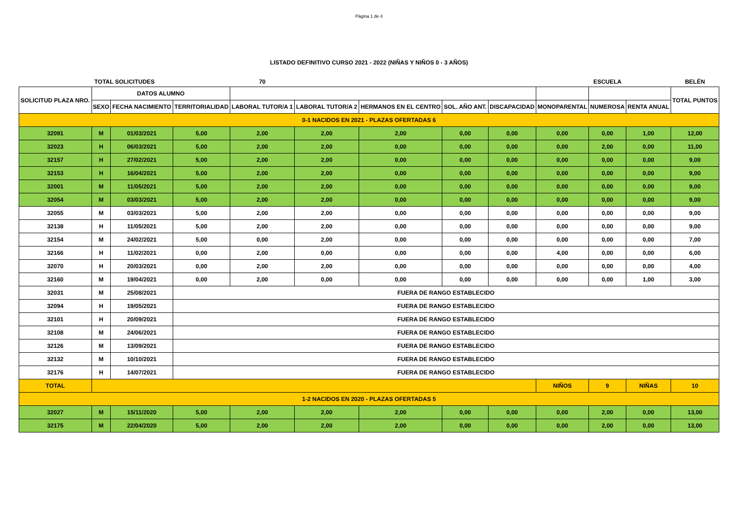Página 1 de 4
LISTADO DEFINITIVO CURSO 2021 - 2022 (NIÑAS Y NIÑOS 0 - 3 AÑOS)
| TOTAL SOLICITUDES | | | | 70 | | | | | | ESCUELA | | BELÉN |
| SOLICITUD PLAZA NRO. | DATOS ALUMNO | | | | | | | | | | | TOTAL PUNTOS |
| | SEXO | FECHA NACIMIENTO | TERRITORIALIDAD | LABORAL TUTOR/A 1 | LABORAL TUTOR/A 2 | HERMANOS EN EL CENTRO | SOL. AÑO ANT. | DISCAPACIDAD | MONOPARENTAL | NUMEROSA | RENTA ANUAL | |
| 0-1 NACIDOS EN 2021 - PLAZAS OFERTADAS 6 | | | | | | | | | | | | |
| 32091 | M | 01/03/2021 | 5,00 | 2,00 | 2,00 | 2,00 | 0,00 | 0,00 | 0,00 | 0,00 | 1,00 | 12,00 |
| 32023 | H | 06/03/2021 | 5,00 | 2,00 | 2,00 | 0,00 | 0,00 | 0,00 | 0,00 | 2,00 | 0,00 | 11,00 |
| 32157 | H | 27/02/2021 | 5,00 | 2,00 | 2,00 | 0,00 | 0,00 | 0,00 | 0,00 | 0,00 | 0,00 | 9,00 |
| 32153 | H | 16/04/2021 | 5,00 | 2,00 | 2,00 | 0,00 | 0,00 | 0,00 | 0,00 | 0,00 | 0,00 | 9,00 |
| 32001 | M | 11/05/2021 | 5,00 | 2,00 | 2,00 | 0,00 | 0,00 | 0,00 | 0,00 | 0,00 | 0,00 | 9,00 |
| 32054 | M | 03/03/2021 | 5,00 | 2,00 | 2,00 | 0,00 | 0,00 | 0,00 | 0,00 | 0,00 | 0,00 | 9,00 |
| 32055 | M | 03/03/2021 | 5,00 | 2,00 | 2,00 | 0,00 | 0,00 | 0,00 | 0,00 | 0,00 | 0,00 | 9,00 |
| 32138 | H | 11/05/2021 | 5,00 | 2,00 | 2,00 | 0,00 | 0,00 | 0,00 | 0,00 | 0,00 | 0,00 | 9,00 |
| 32154 | M | 24/02/2021 | 5,00 | 0,00 | 2,00 | 0,00 | 0,00 | 0,00 | 0,00 | 0,00 | 0,00 | 7,00 |
| 32166 | H | 11/02/2021 | 0,00 | 2,00 | 0,00 | 0,00 | 0,00 | 0,00 | 4,00 | 0,00 | 0,00 | 6,00 |
| 32070 | H | 20/03/2021 | 0,00 | 2,00 | 2,00 | 0,00 | 0,00 | 0,00 | 0,00 | 0,00 | 0,00 | 4,00 |
| 32160 | M | 19/04/2021 | 0,00 | 2,00 | 0,00 | 0,00 | 0,00 | 0,00 | 0,00 | 0,00 | 1,00 | 3,00 |
| 32031 | M | 25/08/2021 | FUERA DE RANGO ESTABLECIDO | | | | | | | | | |
| 32094 | H | 19/05/2021 | FUERA DE RANGO ESTABLECIDO | | | | | | | | | |
| 32101 | H | 20/09/2021 | FUERA DE RANGO ESTABLECIDO | | | | | | | | | |
| 32108 | M | 24/06/2021 | FUERA DE RANGO ESTABLECIDO | | | | | | | | | |
| 32126 | M | 13/09/2021 | FUERA DE RANGO ESTABLECIDO | | | | | | | | | |
| 32132 | M | 10/10/2021 | FUERA DE RANGO ESTABLECIDO | | | | | | | | | |
| 32176 | H | 14/07/2021 | FUERA DE RANGO ESTABLECIDO | | | | | | | | | |
| TOTAL | | | | | | | | | NIÑOS | 9 | NIÑAS | 10 |
| 1-2 NACIDOS EN 2020 - PLAZAS OFERTADAS 5 | | | | | | | | | | | | |
| 32027 | M | 15/11/2020 | 5,00 | 2,00 | 2,00 | 2,00 | 0,00 | 0,00 | 0,00 | 2,00 | 0,00 | 13,00 |
| 32175 | M | 22/04/2020 | 5,00 | 2,00 | 2,00 | 2,00 | 0,00 | 0,00 | 0,00 | 2,00 | 0,00 | 13,00 |